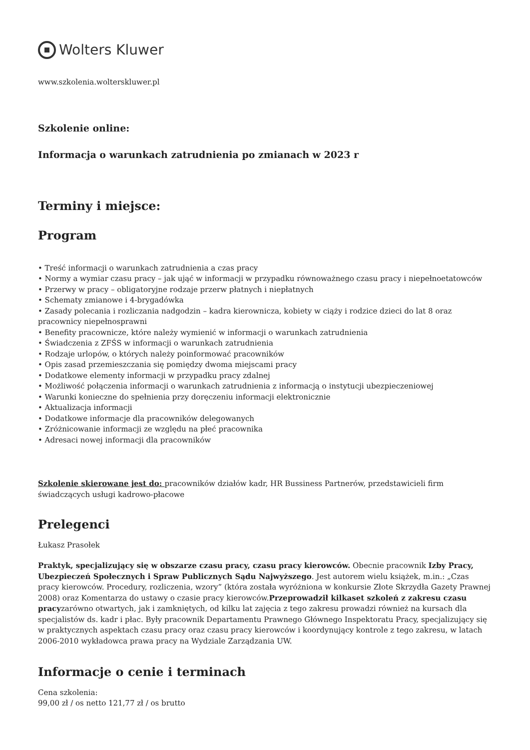Wolters Kluwer
www.szkolenia.wolterskluwer.pl
Szkolenie online:
Informacja o warunkach zatrudnienia po zmianach w 2023 r
Terminy i miejsce:
Program
• Treść informacji o warunkach zatrudnienia a czas pracy
• Normy a wymiar czasu pracy – jak ująć w informacji w przypadku równoważnego czasu pracy i niepełnoetatowców
• Przerwy w pracy – obligatoryjne rodzaje przerw płatnych i niepłatnych
• Schematy zmianowe i 4-brygadówka
• Zasady polecania i rozliczania nadgodzin – kadra kierownicza, kobiety w ciąży i rodzice dzieci do lat 8 oraz pracownicy niepełnosprawni
• Benefity pracownicze, które należy wymienić w informacji o warunkach zatrudnienia
• Świadczenia z ZFŚS w informacji o warunkach zatrudnienia
• Rodzaje urlopów, o których należy poinformować pracowników
• Opis zasad przemieszczania się pomiędzy dwoma miejscami pracy
• Dodatkowe elementy informacji w przypadku pracy zdalnej
• Możliwość połączenia informacji o warunkach zatrudnienia z informacją o instytucji ubezpieczeniowej
• Warunki konieczne do spełnienia przy doręczeniu informacji elektronicznie
• Aktualizacja informacji
• Dodatkowe informacje dla pracowników delegowanych
• Zróżnicowanie informacji ze względu na płeć pracownika
• Adresaci nowej informacji dla pracowników
Szkolenie skierowane jest do: pracowników działów kadr, HR Bussiness Partnerów, przedstawicieli firm świadczących usługi kadrowo-płacowe
Prelegenci
Łukasz Prasołek
Praktyk, specjalizujący się w obszarze czasu pracy, czasu pracy kierowców. Obecnie pracownik Izby Pracy, Ubezpieczeń Społecznych i Spraw Publicznych Sądu Najwyższego. Jest autorem wielu książek, m.in.: „Czas pracy kierowców. Procedury, rozliczenia, wzory” (która została wyróżniona w konkursie Złote Skrzydła Gazety Prawnej 2008) oraz Komentarza do ustawy o czasie pracy kierowców.Przeprowadził kilkaset szkoleń z zakresu czasu pracyzarówno otwartych, jak i zamkniętych, od kilku lat zajęcia z tego zakresu prowadzi również na kursach dla specjalistów ds. kadr i płac. Były pracownik Departamentu Prawnego Głównego Inspektoratu Pracy, specjalizujący się w praktycznych aspektach czasu pracy oraz czasu pracy kierowców i koordynujący kontrole z tego zakresu, w latach 2006-2010 wykładowca prawa pracy na Wydziale Zarządzania UW.
Informacje o cenie i terminach
Cena szkolenia:
99,00 zł / os netto 121,77 zł / os brutto